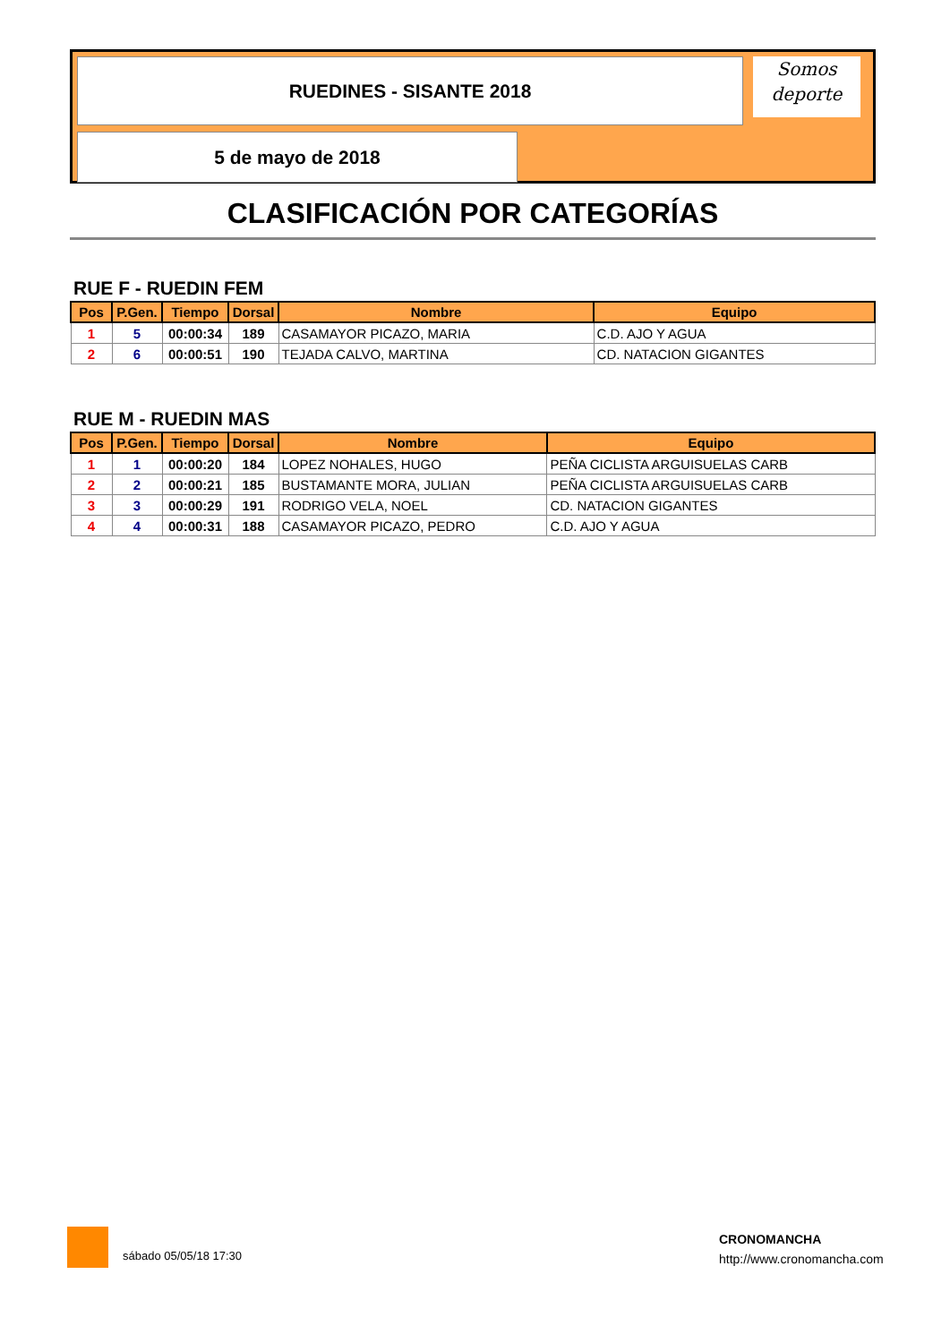RUEDINES - SISANTE 2018
5 de mayo de 2018
Somos
deporte
CLASIFICACIÓN POR CATEGORÍAS
RUE F - RUEDIN FEM
| Pos | P.Gen. | Tiempo | Dorsal | Nombre | Equipo |
| --- | --- | --- | --- | --- | --- |
| 1 | 5 | 00:00:34 | 189 | CASAMAYOR PICAZO, MARIA | C.D. AJO Y AGUA |
| 2 | 6 | 00:00:51 | 190 | TEJADA CALVO, MARTINA | CD. NATACION GIGANTES |
RUE M - RUEDIN MAS
| Pos | P.Gen. | Tiempo | Dorsal | Nombre | Equipo |
| --- | --- | --- | --- | --- | --- |
| 1 | 1 | 00:00:20 | 184 | LOPEZ NOHALES, HUGO | PEÑA CICLISTA ARGUISUELAS CARB |
| 2 | 2 | 00:00:21 | 185 | BUSTAMANTE MORA, JULIAN | PEÑA CICLISTA ARGUISUELAS CARB |
| 3 | 3 | 00:00:29 | 191 | RODRIGO VELA, NOEL | CD. NATACION GIGANTES |
| 4 | 4 | 00:00:31 | 188 | CASAMAYOR PICAZO, PEDRO | C.D. AJO Y AGUA |
sábado 05/05/18 17:30
CRONOMANCHA
http://www.cronomancha.com